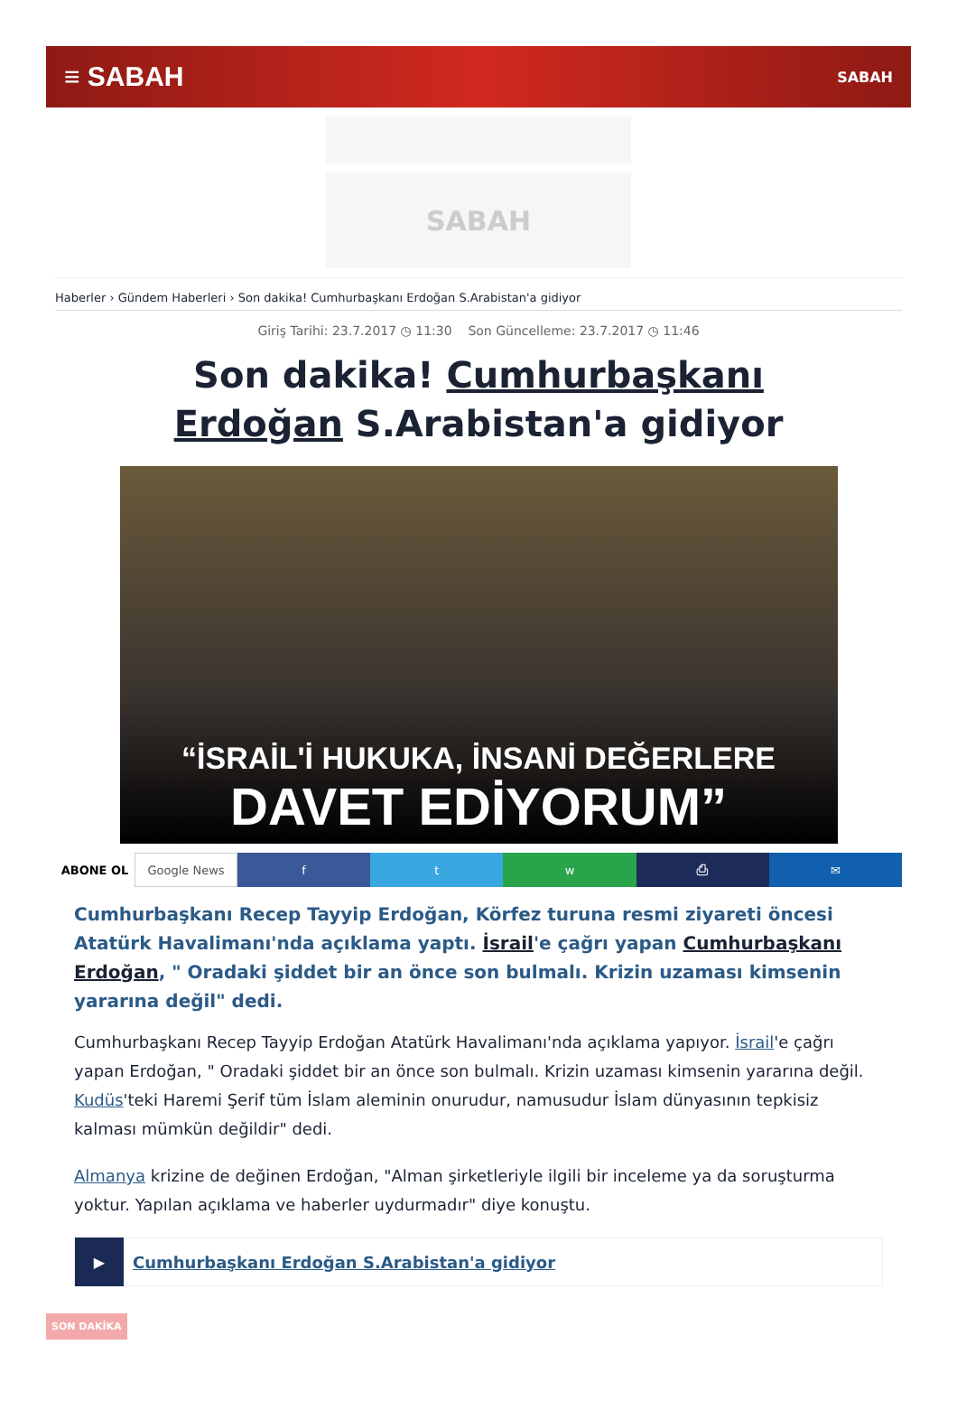≡ SABAH SABAH
SABAH
Haberler › Gündem Haberleri › Son dakika! Cumhurbaşkanı Erdoğan S.Arabistan'a gidiyor
Giriş Tarihi: 23.7.2017 ◷ 11:30 Son Güncelleme: 23.7.2017 ◷ 11:46
Son dakika! Cumhurbaşkanı Erdoğan S.Arabistan'a gidiyor
“İSRAİL'İ HUKUKA, İNSANİ DEĞERLERE
DAVET EDİYORUM”
ABONE OL Google News f t w ⎙ ✉
Cumhurbaşkanı Recep Tayyip Erdoğan, Körfez turuna resmi ziyareti öncesi Atatürk Havalimanı'nda açıklama yaptı. İsrail'e çağrı yapan Cumhurbaşkanı Erdoğan, " Oradaki şiddet bir an önce son bulmalı. Krizin uzaması kimsenin yararına değil" dedi.
Cumhurbaşkanı Recep Tayyip Erdoğan Atatürk Havalimanı'nda açıklama yapıyor. İsrail'e çağrı yapan Erdoğan, " Oradaki şiddet bir an önce son bulmalı. Krizin uzaması kimsenin yararına değil. Kudüs'teki Haremi Şerif tüm İslam aleminin onurudur, namusudur İslam dünyasının tepkisiz kalması mümkün değildir" dedi.
Almanya krizine de değinen Erdoğan, "Alman şirketleriyle ilgili bir inceleme ya da soruşturma yoktur. Yapılan açıklama ve haberler uydurmadır" diye konuştu.
▶ Cumhurbaşkanı Erdoğan S.Arabistan'a gidiyor
SON DAKİKA